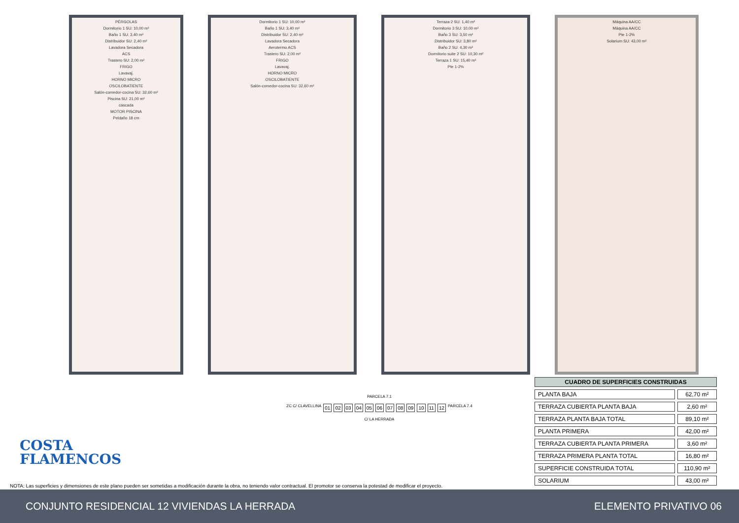PÉRGOLAS
Dormitorio 1 SU: 10,00 m²
Baño 1 SU: 3,40 m²
Distribuidor SU: 2,40 m²
Lavadora Secadora
ACS
Trastero SU: 2,00 m²
FRIGO
Lavavaj.
HORNO MICRO
OSCILOBATIENTE
Salón-comedor-cocina SU: 32,60 m²
Piscina SU: 21,00 m²
cascada
MOTOR PISCINA
Peldaño 18 cm
Dormitorio 1 SU: 10,00 m²
Baño 1 SU: 3,40 m²
Distribuidor SU: 2,40 m²
Lavadora Secadora
Aerotermo ACS
Trastero SU: 2,00 m²
FRIGO
Lavavaj.
HORNO MICRO
OSCILOBATIENTE
Salón-comedor-cocina SU: 32,60 m²
Terraza 2 SU: 1,40 m²
Dormitorio 3 SU: 10,00 m²
Baño 3 SU: 3,50 m²
Distribuidor SU: 3,80 m²
Baño 2 SU: 4,30 m²
Dormitorio suite 2 SU: 10,30 m²
Terraza 1 SU: 15,40 m²
Pte 1-2%
Máquina AA/CC
Máquina AA/CC
Pte 1-2%
Solarium SU: 43,00 m²
COSTA
FLAMENCOS
PARCELA 7.1
ZC C/ CLAVELLINA 01 02 03 04 05 06 07 08 09 10 11 12 PARCELA 7.4
C/ LA HERRADA
| CUADRO DE SUPERFICIES CONSTRUIDAS | |
| --- | --- |
| PLANTA BAJA | 62,70 m² |
| TERRAZA CUBIERTA PLANTA BAJA | 2,60 m² |
| TERRAZA PLANTA BAJA TOTAL | 89,10 m² |
| PLANTA PRIMERA | 42,00 m² |
| TERRAZA CUBIERTA PLANTA PRIMERA | 3,60 m² |
| TERRAZA PRIMERA PLANTA TOTAL | 16,80 m² |
| SUPERFICIE CONSTRUIDA TOTAL | 110,90 m² |
| SOLARIUM | 43,00 m² |
NOTA: Las superficies y dimensiones de este plano pueden ser sometidas a modificación durante la obra, no teniendo valor contractual. El promotor se conserva la potestad de modificar el proyecto.
CONJUNTO RESIDENCIAL 12 VIVIENDAS LA HERRADA ELEMENTO PRIVATIVO 06